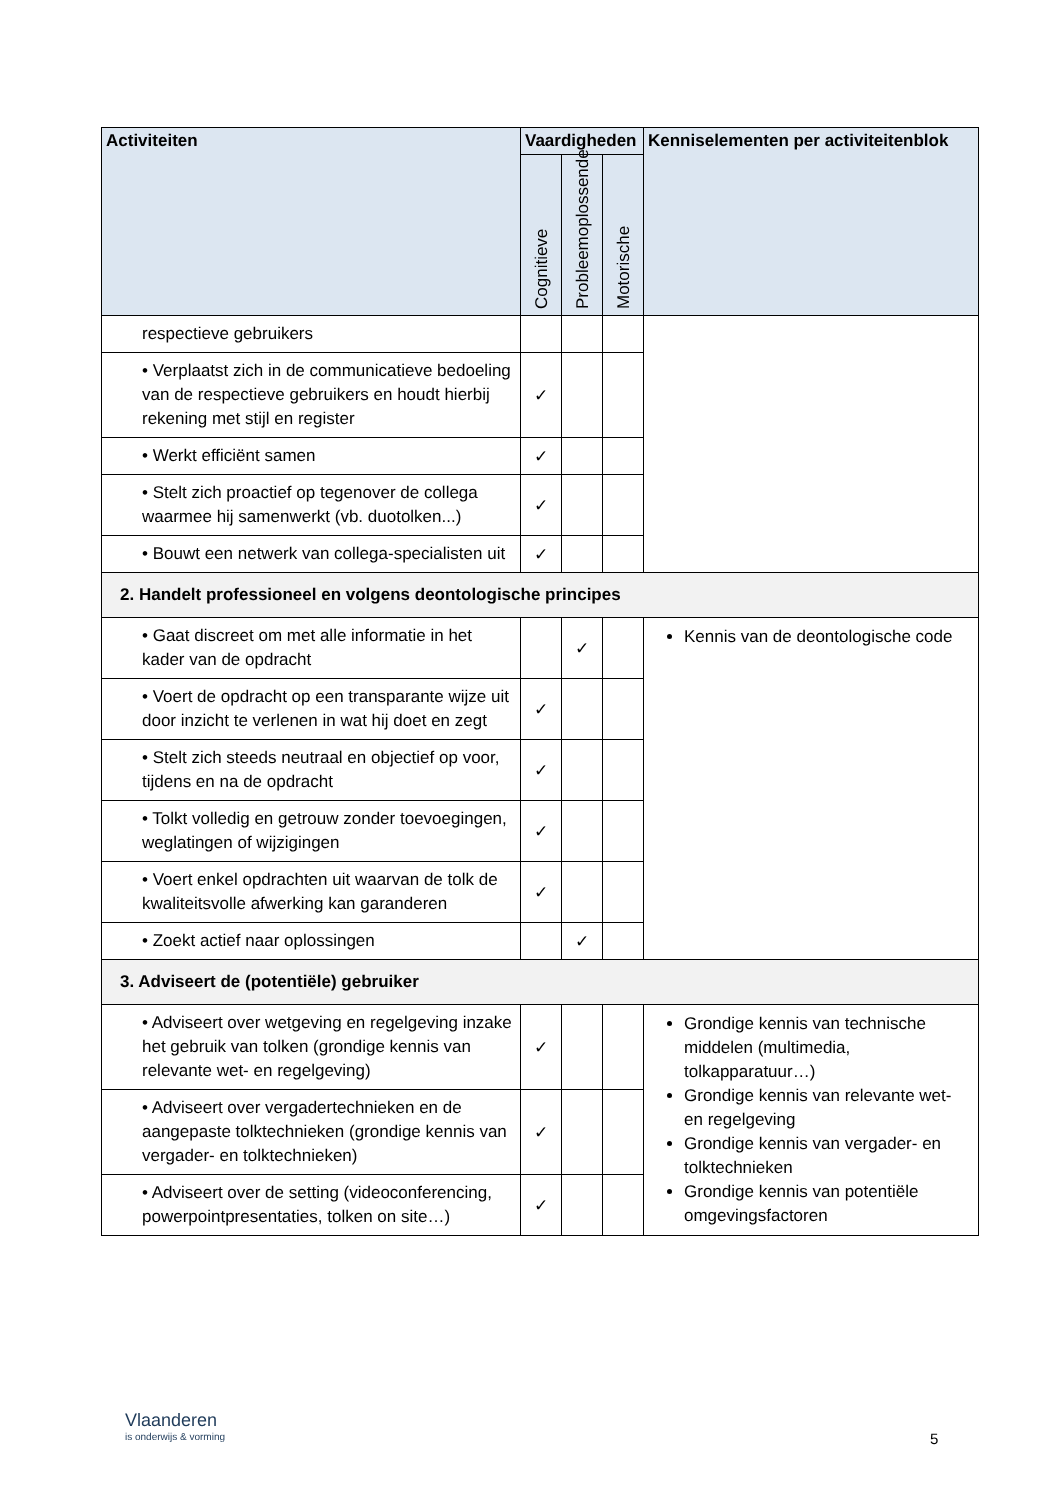| Activiteiten | Vaardigheden | | | Kenniselementen per activiteitenblok |
| --- | --- | --- | --- | --- |
| | Cognitieve | Probleemoplossende | Motorische | |
| respectieve gebruikers | | | | |
| • Verplaatst zich in de communicatieve bedoeling van de respectieve gebruikers en houdt hierbij rekening met stijl en register | ✓ | | | |
| • Werkt efficiënt samen | ✓ | | | |
| • Stelt zich proactief op tegenover de collega waarmee hij samenwerkt (vb. duotolken...) | ✓ | | | |
| • Bouwt een netwerk van collega-specialisten uit | ✓ | | | |
| 2. Handelt professioneel en volgens deontologische principes | | | | |
| • Gaat discreet om met alle informatie in het kader van de opdracht | | ✓ | | Kennis van de deontologische code |
| • Voert de opdracht op een transparante wijze uit door inzicht te verlenen in wat hij doet en zegt | ✓ | | | |
| • Stelt zich steeds neutraal en objectief op voor, tijdens en na de opdracht | ✓ | | | |
| • Tolkt volledig en getrouw zonder toevoegingen, weglatingen of wijzigingen | ✓ | | | |
| • Voert enkel opdrachten uit waarvan de tolk de kwaliteitsvolle afwerking kan garanderen | ✓ | | | |
| • Zoekt actief naar oplossingen | | ✓ | | |
| 3. Adviseert de (potentiële) gebruiker | | | | |
| • Adviseert over wetgeving en regelgeving inzake het gebruik van tolken (grondige kennis van relevante wet- en regelgeving) | ✓ | | | Grondige kennis van technische middelen (multimedia, tolkapparatuur…) Grondige kennis van relevante wet- en regelgeving Grondige kennis van vergader- en tolktechnieken Grondige kennis van potentiële omgevingsfactoren |
| • Adviseert over vergadertechnieken en de aangepaste tolktechnieken (grondige kennis van vergader- en tolktechnieken) | ✓ | | | |
| • Adviseert over de setting (videoconferencing, powerpointpresentaties, tolken on site…) | ✓ | | | |
Vlaanderen
is onderwijs & vorming
5